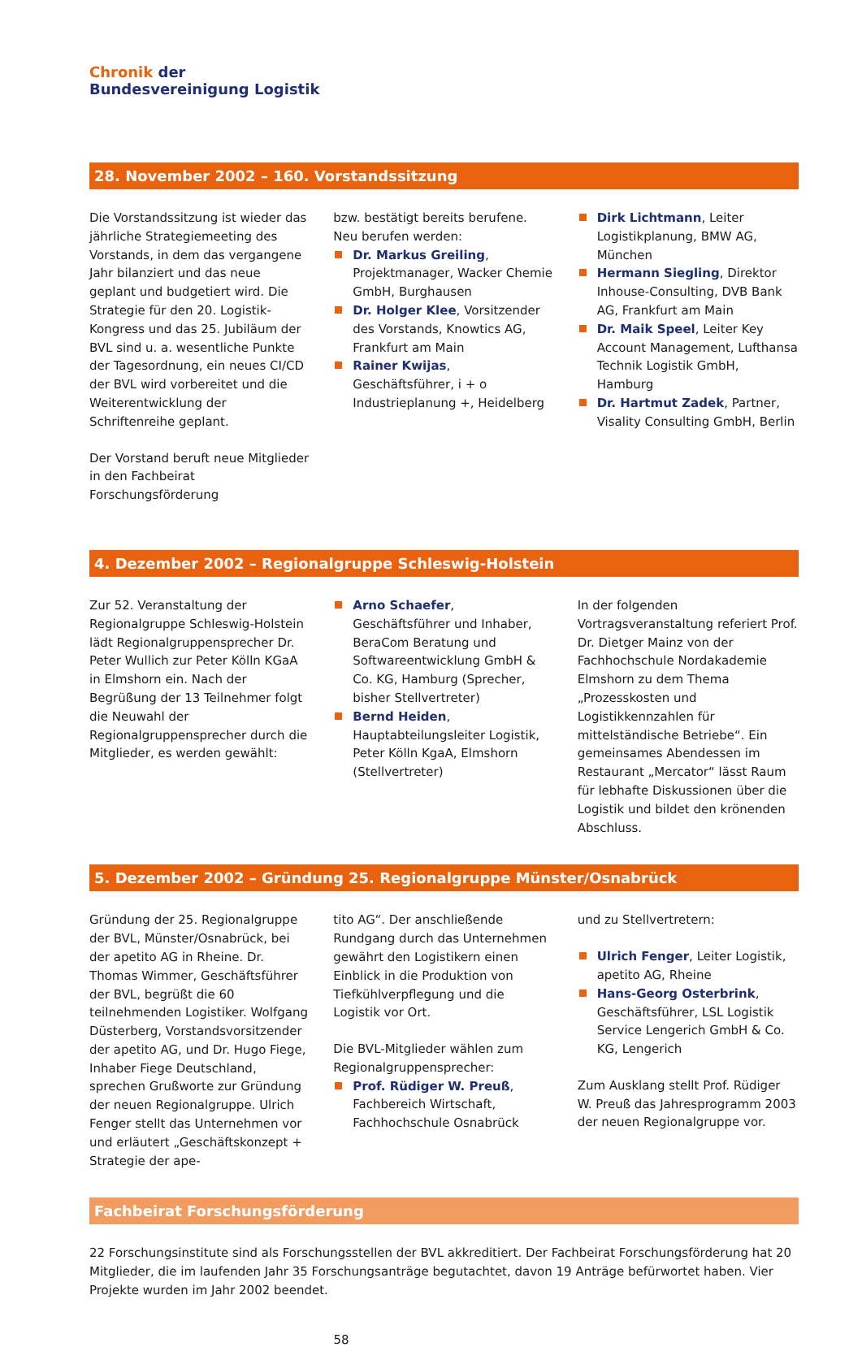Chronik der
Bundesvereinigung Logistik
28. November 2002 – 160. Vorstandssitzung
Die Vorstandssitzung ist wieder das jährliche Strategiemeeting des Vorstands, in dem das vergangene Jahr bilanziert und das neue geplant und budgetiert wird. Die Strategie für den 20. Logistik-Kongress und das 25. Jubiläum der BVL sind u. a. wesentliche Punkte der Tagesordnung, ein neues CI/CD der BVL wird vorbereitet und die Weiterentwicklung der Schriftenreihe geplant.
Der Vorstand beruft neue Mitglieder in den Fachbeirat Forschungsförderung
bzw. bestätigt bereits berufene. Neu berufen werden:
Dr. Markus Greiling, Projektmanager, Wacker Chemie GmbH, Burghausen
Dr. Holger Klee, Vorsitzender des Vorstands, Knowtics AG, Frankfurt am Main
Rainer Kwijas, Geschäftsführer, i + o Industrieplanung +, Heidelberg
Dirk Lichtmann, Leiter Logistikplanung, BMW AG, München
Hermann Siegling, Direktor Inhouse-Consulting, DVB Bank AG, Frankfurt am Main
Dr. Maik Speel, Leiter Key Account Management, Lufthansa Technik Logistik GmbH, Hamburg
Dr. Hartmut Zadek, Partner, Visality Consulting GmbH, Berlin
4. Dezember 2002 – Regionalgruppe Schleswig-Holstein
Zur 52. Veranstaltung der Regionalgruppe Schleswig-Holstein lädt Regionalgruppensprecher Dr. Peter Wullich zur Peter Kölln KGaA in Elmshorn ein. Nach der Begrüßung der 13 Teilnehmer folgt die Neuwahl der Regionalgruppensprecher durch die Mitglieder, es werden gewählt:
Arno Schaefer, Geschäftsführer und Inhaber, BeraCom Beratung und Softwareentwicklung GmbH & Co. KG, Hamburg (Sprecher, bisher Stellvertreter)
Bernd Heiden, Hauptabteilungsleiter Logistik, Peter Kölln KgaA, Elmshorn (Stellvertreter)
In der folgenden Vortragsveranstaltung referiert Prof. Dr. Dietger Mainz von der Fachhochschule Nordakademie Elmshorn zu dem Thema „Prozesskosten und Logistikkennzahlen für mittelständische Betriebe“. Ein gemeinsames Abendessen im Restaurant „Mercator“ lässt Raum für lebhafte Diskussionen über die Logistik und bildet den krönenden Abschluss.
5. Dezember 2002 – Gründung 25. Regionalgruppe Münster/Osnabrück
Gründung der 25. Regionalgruppe der BVL, Münster/Osnabrück, bei der apetito AG in Rheine. Dr. Thomas Wimmer, Geschäftsführer der BVL, begrüßt die 60 teilnehmenden Logistiker. Wolfgang Düsterberg, Vorstandsvorsitzender der apetito AG, und Dr. Hugo Fiege, Inhaber Fiege Deutschland, sprechen Grußworte zur Gründung der neuen Regionalgruppe. Ulrich Fenger stellt das Unternehmen vor und erläutert „Geschäftskonzept + Strategie der ape-
tito AG“. Der anschließende Rundgang durch das Unternehmen gewährt den Logistikern einen Einblick in die Produktion von Tiefkühlverpflegung und die Logistik vor Ort.
Die BVL-Mitglieder wählen zum Regionalgruppensprecher:
Prof. Rüdiger W. Preuß, Fachbereich Wirtschaft, Fachhochschule Osnabrück
und zu Stellvertretern:
Ulrich Fenger, Leiter Logistik, apetito AG, Rheine
Hans-Georg Osterbrink, Geschäftsführer, LSL Logistik Service Lengerich GmbH & Co. KG, Lengerich
Zum Ausklang stellt Prof. Rüdiger W. Preuß das Jahresprogramm 2003 der neuen Regionalgruppe vor.
Fachbeirat Forschungsförderung
22 Forschungsinstitute sind als Forschungsstellen der BVL akkreditiert. Der Fachbeirat Forschungsförderung hat 20 Mitglieder, die im laufenden Jahr 35 Forschungsanträge begutachtet, davon 19 Anträge befürwortet haben. Vier Projekte wurden im Jahr 2002 beendet.
58